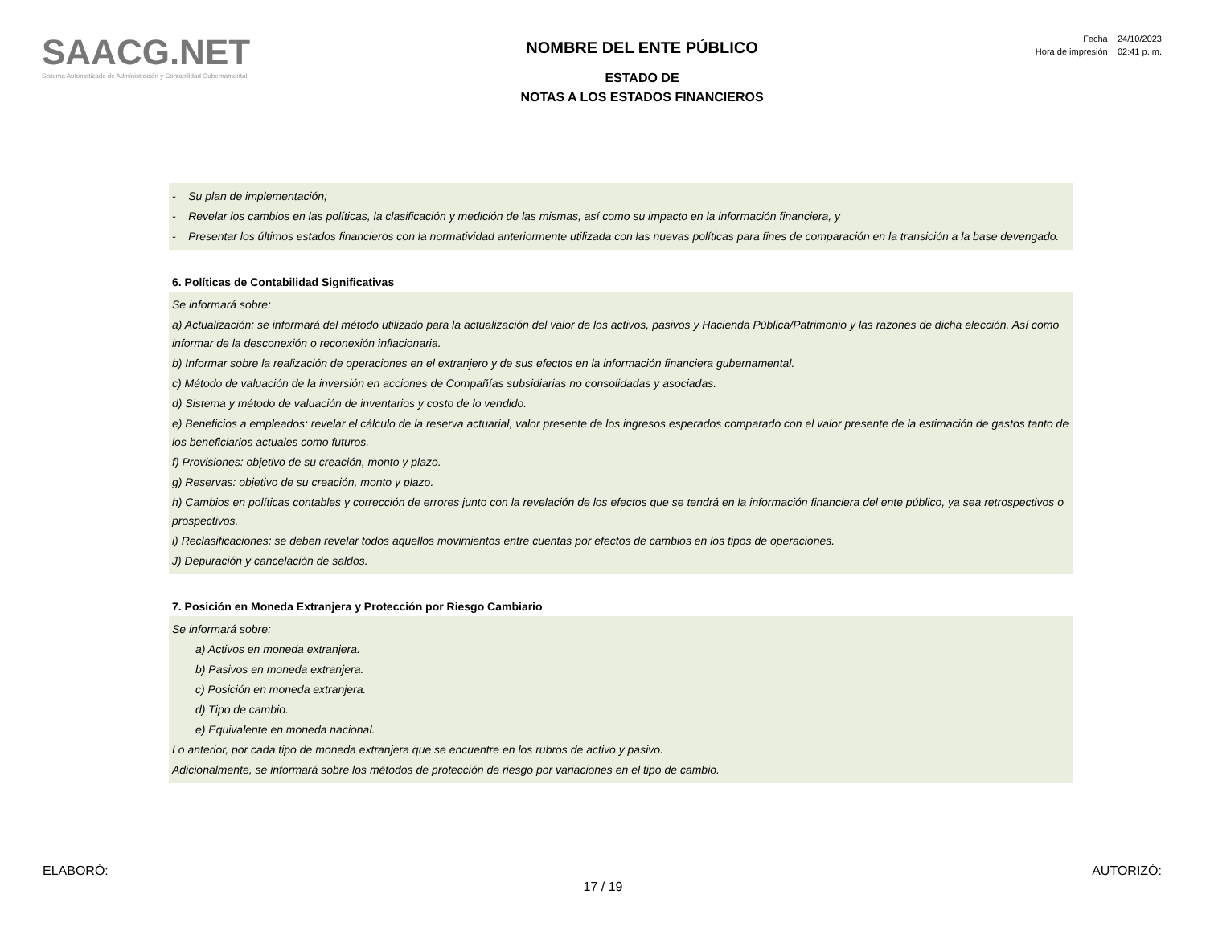SAACG.NET
Sistema Automatizado de Administración y Contabilidad Gubernamental
NOMBRE DEL ENTE PÚBLICO
ESTADO DE
NOTAS A LOS ESTADOS FINANCIEROS
Fecha 24/10/2023
Hora de impresión 02:41 p. m.
- Su plan de implementación;
- Revelar los cambios en las políticas, la clasificación y medición de las mismas, así como su impacto en la información financiera, y
- Presentar los últimos estados financieros con la normatividad anteriormente utilizada con las nuevas políticas para fines de comparación en la transición a la base devengado.
6. Políticas de Contabilidad Significativas
Se informará sobre:
a) Actualización: se informará del método utilizado para la actualización del valor de los activos, pasivos y Hacienda Pública/Patrimonio y las razones de dicha elección. Así como informar de la desconexión o reconexión inflacionaria.
b) Informar sobre la realización de operaciones en el extranjero y de sus efectos en la información financiera gubernamental.
c) Método de valuación de la inversión en acciones de Compañías subsidiarias no consolidadas y asociadas.
d) Sistema y método de valuación de inventarios y costo de lo vendido.
e) Beneficios a empleados: revelar el cálculo de la reserva actuarial, valor presente de los ingresos esperados comparado con el valor presente de la estimación de gastos tanto de los beneficiarios actuales como futuros.
f) Provisiones: objetivo de su creación, monto y plazo.
g) Reservas: objetivo de su creación, monto y plazo.
h) Cambios en políticas contables y corrección de errores junto con la revelación de los efectos que se tendrá en la información financiera del ente público, ya sea retrospectivos o prospectivos.
i) Reclasificaciones: se deben revelar todos aquellos movimientos entre cuentas por efectos de cambios en los tipos de operaciones.
J) Depuración y cancelación de saldos.
7. Posición en Moneda Extranjera y Protección por Riesgo Cambiario
Se informará sobre:
a) Activos en moneda extranjera.
b) Pasivos en moneda extranjera.
c) Posición en moneda extranjera.
d) Tipo de cambio.
e) Equivalente en moneda nacional.
Lo anterior, por cada tipo de moneda extranjera que se encuentre en los rubros de activo y pasivo.
Adicionalmente, se informará sobre los métodos de protección de riesgo por variaciones en el tipo de cambio.
ELABORÓ: AUTORIZÓ:
17 / 19